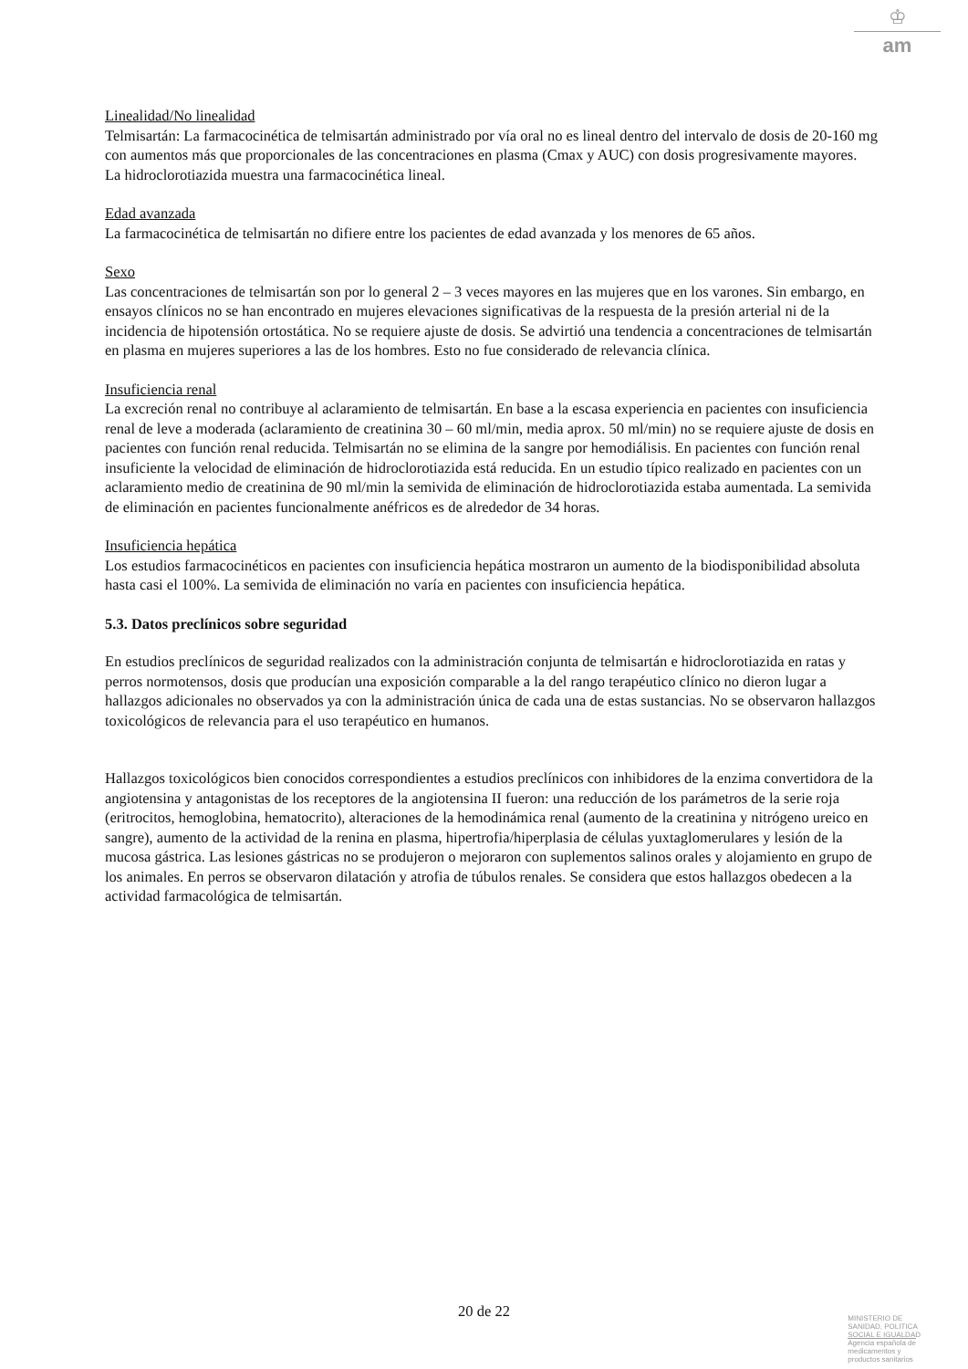♔
am
Linealidad/No linealidad
Telmisartán: La farmacocinética de telmisartán administrado por vía oral no es lineal dentro del intervalo de dosis de 20-160 mg con aumentos más que proporcionales de las concentraciones en plasma (Cmax y AUC) con dosis progresivamente mayores.
La hidroclorotiazida muestra una farmacocinética lineal.
Edad avanzada
La farmacocinética de telmisartán no difiere entre los pacientes de edad avanzada y los menores de 65 años.
Sexo
Las concentraciones de telmisartán son por lo general 2 – 3 veces mayores en las mujeres que en los varones. Sin embargo, en ensayos clínicos no se han encontrado en mujeres elevaciones significativas de la respuesta de la presión arterial ni de la incidencia de hipotensión ortostática. No se requiere ajuste de dosis. Se advirtió una tendencia a concentraciones de telmisartán en plasma en mujeres superiores a las de los hombres. Esto no fue considerado de relevancia clínica.
Insuficiencia renal
La excreción renal no contribuye al aclaramiento de telmisartán. En base a la escasa experiencia en pacientes con insuficiencia renal de leve a moderada (aclaramiento de creatinina 30 – 60 ml/min, media aprox. 50 ml/min) no se requiere ajuste de dosis en pacientes con función renal reducida. Telmisartán no se elimina de la sangre por hemodiálisis. En pacientes con función renal insuficiente la velocidad de eliminación de hidroclorotiazida está reducida. En un estudio típico realizado en pacientes con un aclaramiento medio de creatinina de 90 ml/min la semivida de eliminación de hidroclorotiazida estaba aumentada. La semivida de eliminación en pacientes funcionalmente anéfricos es de alrededor de 34 horas.
Insuficiencia hepática
Los estudios farmacocinéticos en pacientes con insuficiencia hepática mostraron un aumento de la biodisponibilidad absoluta hasta casi el 100%. La semivida de eliminación no varía en pacientes con insuficiencia hepática.
5.3. Datos preclínicos sobre seguridad
En estudios preclínicos de seguridad realizados con la administración conjunta de telmisartán e hidroclorotiazida en ratas y perros normotensos, dosis que producían una exposición comparable a la del rango terapéutico clínico no dieron lugar a hallazgos adicionales no observados ya con la administración única de cada una de estas sustancias. No se observaron hallazgos toxicológicos de relevancia para el uso terapéutico en humanos.
Hallazgos toxicológicos bien conocidos correspondientes a estudios preclínicos con inhibidores de la enzima convertidora de la angiotensina y antagonistas de los receptores de la angiotensina II fueron: una reducción de los parámetros de la serie roja (eritrocitos, hemoglobina, hematocrito), alteraciones de la hemodinámica renal (aumento de la creatinina y nitrógeno ureico en sangre), aumento de la actividad de la renina en plasma, hipertrofia/hiperplasia de células yuxtaglomerulares y lesión de la mucosa gástrica. Las lesiones gástricas no se produjeron o mejoraron con suplementos salinos orales y alojamiento en grupo de los animales. En perros se observaron dilatación y atrofia de túbulos renales. Se considera que estos hallazgos obedecen a la actividad farmacológica de telmisartán.
20 de 22
MINISTERIO DE
SANIDAD, POLITICA
SOCIAL E IGUALDAD
Agencia española de
medicamentos y
productos sanitarios